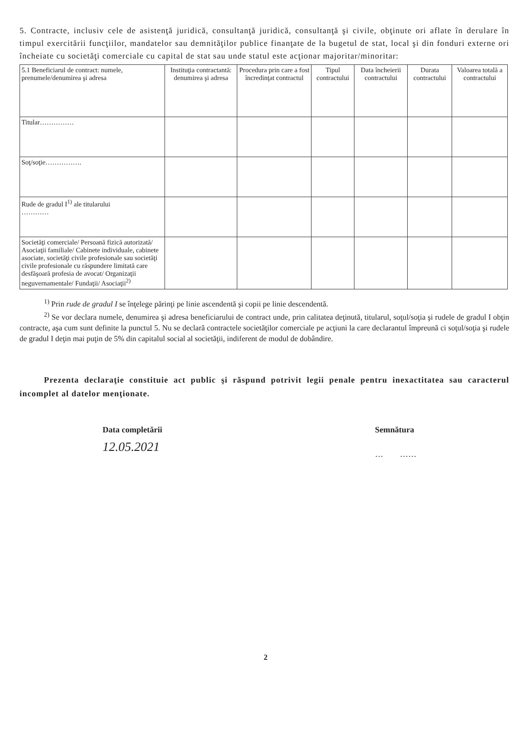5. Contracte, inclusiv cele de asistenţă juridică, consultanţă juridică, consultanţă şi civile, obţinute ori aflate în derulare în timpul exercitării funcţiilor, mandatelor sau demnităţilor publice finanţate de la bugetul de stat, local şi din fonduri externe ori încheiate cu societăţi comerciale cu capital de stat sau unde statul este acţionar majoritar/minoritar:
| 5.1 Beneficiarul de contract: numele, prenumele/denumirea şi adresa | Instituţia contractantă: denumirea şi adresa | Procedura prin care a fost încredinţat contractul | Tipul contractului | Data încheierii contractului | Durata contractului | Valoarea totală a contractului |
| --- | --- | --- | --- | --- | --- | --- |
| Titular…………… | | | | | | |
| Soţ/soţie……………. | | | | | | |
| Rude de gradul I<sup>1)</sup> ale titularului ………… | | | | | | |
| Societăţi comerciale/ Persoană fizică autorizată/ Asociaţii familiale/ Cabinete individuale, cabinete asociate, societăţi civile profesionale sau societăţi civile profesionale cu răspundere limitată care desfăşoară profesia de avocat/ Organizaţii neguvernamentale/ Fundaţii/ Asociaţii<sup>2)</sup> | | | | | | |
<sup>1)</sup> Prin rude de gradul I se înţelege părinţi pe linie ascendentă şi copii pe linie descendentă.
<sup>2)</sup> Se vor declara numele, denumirea şi adresa beneficiarului de contract unde, prin calitatea deţinută, titularul, soţul/soţia şi rudele de gradul I obţin contracte, aşa cum sunt definite la punctul 5. Nu se declară contractele societăţilor comerciale pe acţiuni la care declarantul împreună ci soţul/soţia şi rudele de gradul I deţin mai puţin de 5% din capitalul social al societăţii, indiferent de modul de dobândire.
Prezenta declaraţie constituie act public şi răspund potrivit legii penale pentru inexactitatea sau caracterul incomplet al datelor menţionate.
Data completării
12.05.2021
Semnătura
… ……
2